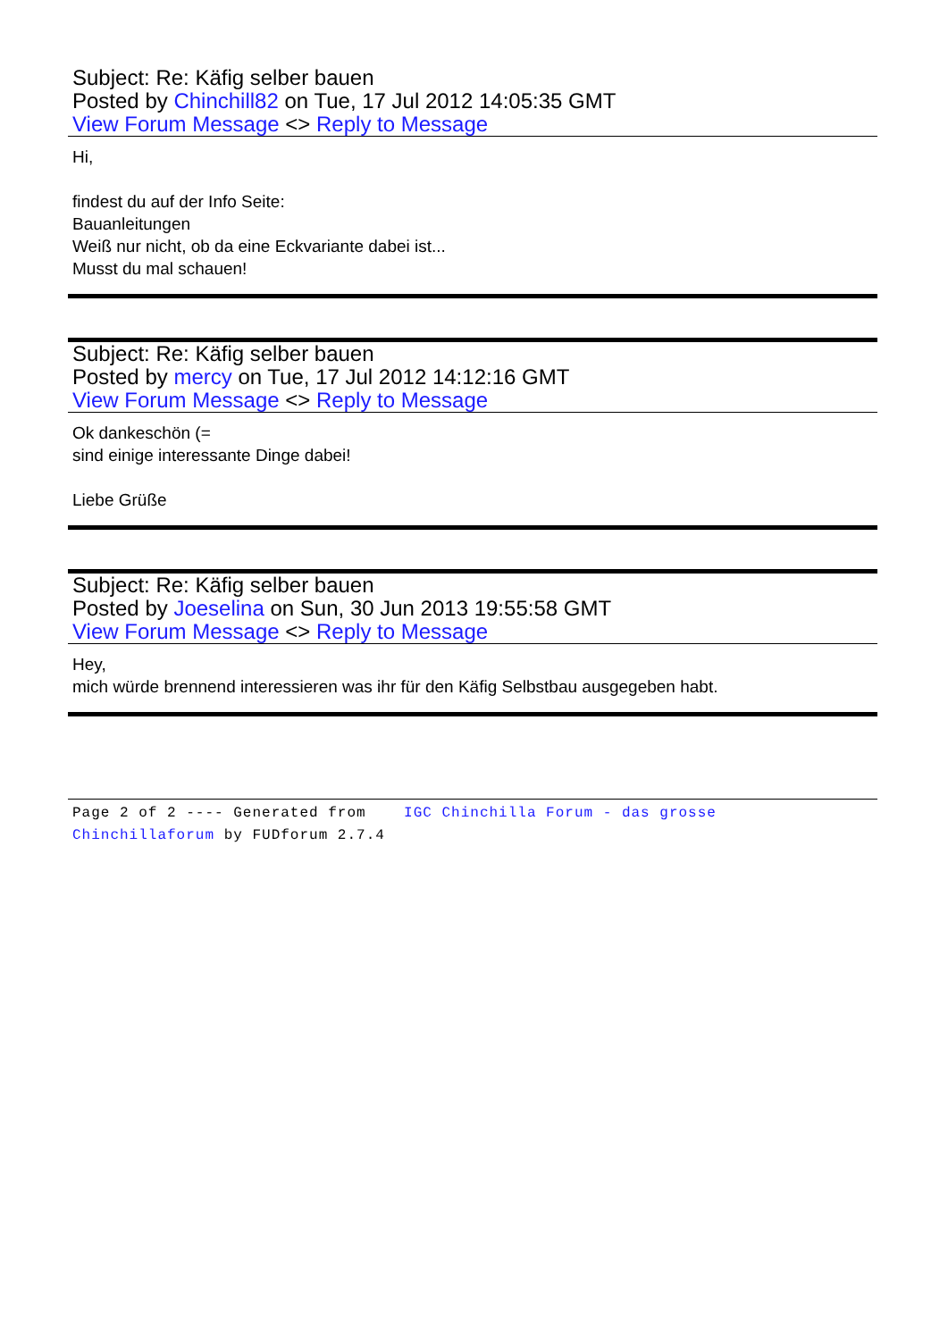Subject: Re: Käfig selber bauen
Posted by Chinchill82 on Tue, 17 Jul 2012 14:05:35 GMT
View Forum Message <> Reply to Message
Hi,
findest du auf der Info Seite:
Bauanleitungen
Weiß nur nicht, ob da eine Eckvariante dabei ist...
Musst du mal schauen!
Subject: Re: Käfig selber bauen
Posted by mercy on Tue, 17 Jul 2012 14:12:16 GMT
View Forum Message <> Reply to Message
Ok dankeschön (=
sind einige interessante Dinge dabei!
Liebe Grüße
Subject: Re: Käfig selber bauen
Posted by Joeselina on Sun, 30 Jun 2013 19:55:58 GMT
View Forum Message <> Reply to Message
Hey,
mich würde brennend interessieren was ihr für den Käfig Selbstbau ausgegeben habt.
Page 2 of 2 ---- Generated from IGC Chinchilla Forum - das grosse
Chinchillaforum by FUDforum 2.7.4